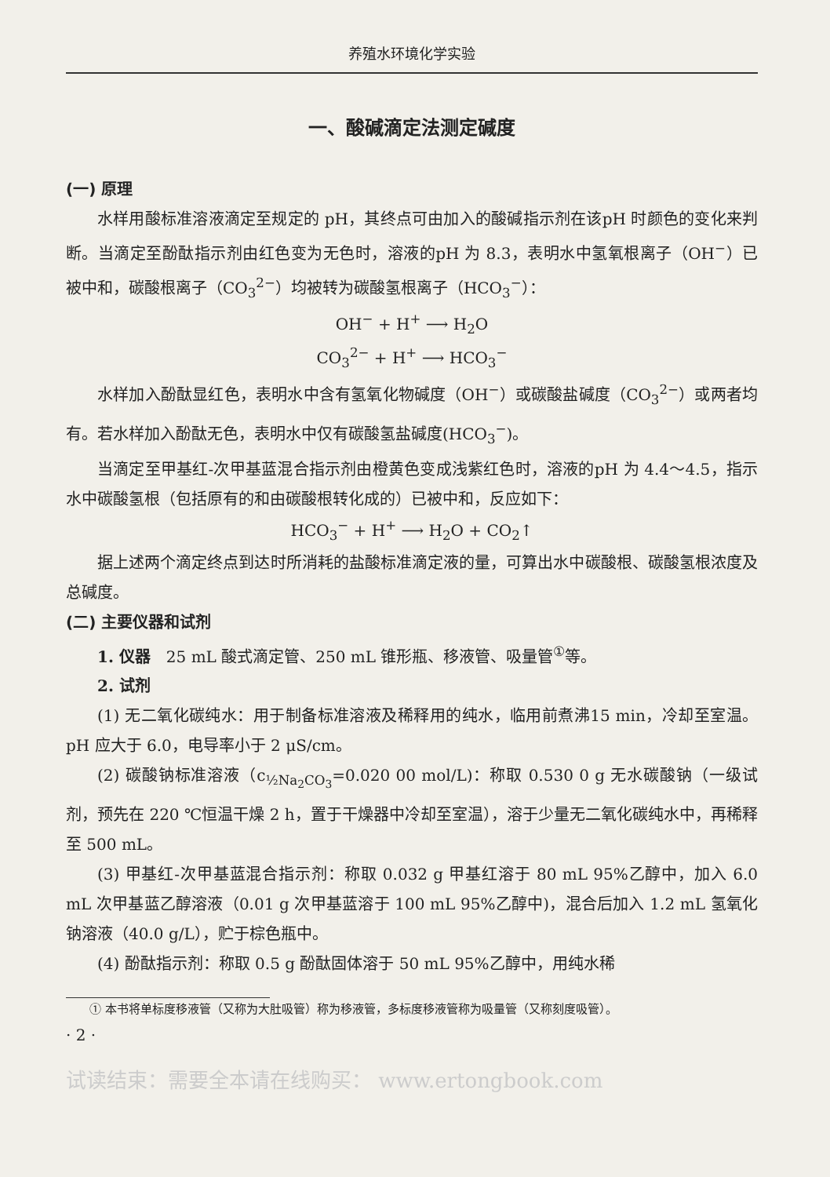养殖水环境化学实验
一、酸碱滴定法测定碱度
(一) 原理
水样用酸标准溶液滴定至规定的 pH，其终点可由加入的酸碱指示剂在该pH 时颜色的变化来判断。当滴定至酚酞指示剂由红色变为无色时，溶液的pH 为 8.3，表明水中氢氧根离子（OH<sup>−</sup>）已被中和，碳酸根离子（CO<sub>3</sub><sup>2−</sup>）均被转为碳酸氢根离子（HCO<sub>3</sub><sup>−</sup>）：
OH<sup>−</sup> + H<sup>+</sup> ⟶ H<sub>2</sub>O
CO<sub>3</sub><sup>2−</sup> + H<sup>+</sup> ⟶ HCO<sub>3</sub><sup>−</sup>
水样加入酚酞显红色，表明水中含有氢氧化物碱度（OH<sup>−</sup>）或碳酸盐碱度（CO<sub>3</sub><sup>2−</sup>）或两者均有。若水样加入酚酞无色，表明水中仅有碳酸氢盐碱度(HCO<sub>3</sub><sup>−</sup>)。
当滴定至甲基红-次甲基蓝混合指示剂由橙黄色变成浅紫红色时，溶液的pH 为 4.4～4.5，指示水中碳酸氢根（包括原有的和由碳酸根转化成的）已被中和，反应如下：
HCO<sub>3</sub><sup>−</sup> + H<sup>+</sup> ⟶ H<sub>2</sub>O + CO<sub>2</sub>↑
据上述两个滴定终点到达时所消耗的盐酸标准滴定液的量，可算出水中碳酸根、碳酸氢根浓度及总碱度。
(二) 主要仪器和试剂
1. 仪器　25 mL 酸式滴定管、250 mL 锥形瓶、移液管、吸量管<sup>①</sup>等。
2. 试剂
(1) 无二氧化碳纯水：用于制备标准溶液及稀释用的纯水，临用前煮沸15 min，冷却至室温。pH 应大于 6.0，电导率小于 2 μS/cm。
(2) 碳酸钠标准溶液（c<sub>½Na<sub>2</sub>CO<sub>3</sub></sub>=0.020 00 mol/L)：称取 0.530 0 g 无水碳酸钠（一级试剂，预先在 220 ℃恒温干燥 2 h，置于干燥器中冷却至室温），溶于少量无二氧化碳纯水中，再稀释至 500 mL。
(3) 甲基红-次甲基蓝混合指示剂：称取 0.032 g 甲基红溶于 80 mL 95%乙醇中，加入 6.0 mL 次甲基蓝乙醇溶液（0.01 g 次甲基蓝溶于 100 mL 95%乙醇中)，混合后加入 1.2 mL 氢氧化钠溶液（40.0 g/L），贮于棕色瓶中。
(4) 酚酞指示剂：称取 0.5 g 酚酞固体溶于 50 mL 95%乙醇中，用纯水稀
① 本书将单标度移液管（又称为大肚吸管）称为移液管，多标度移液管称为吸量管（又称刻度吸管）。
· 2 ·
试读结束：需要全本请在线购买： www.ertongbook.com